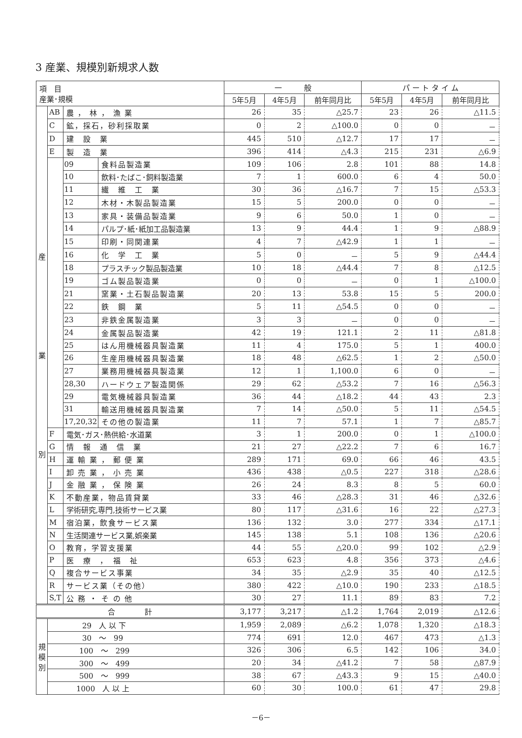3 産業、規模別新規求人数
| 項 目 産業･規模 | | | | 一 般 | | | パ ー ト タ イ ム | | |
| --- | --- | --- | --- | --- | --- | --- | --- | --- | --- |
| | | | | 5年5月 | 4年5月 | 前年同月比 | 5年5月 | 4年5月 | 前年同月比 |
| 産 業 別 | AB | 農 ， 林 ， 漁 業 | | 26 | 35 | △25.7 | 23 | 26 | △11.5 |
| | C | 鉱，採石，砂利採取業 | | 0 | 2 | △100.0 | 0 | 0 | － |
| | D | 建 設 業 | | 445 | 510 | △12.7 | 17 | 17 | － |
| | E | 製 造 業 | | 396 | 414 | △4.3 | 215 | 231 | △6.9 |
| | | 09 | 食料品製造業 | 109 | 106 | 2.8 | 101 | 88 | 14.8 |
| | | 10 | 飲料･たばこ･飼料製造業 | 7 | 1 | 600.0 | 6 | 4 | 50.0 |
| | | 11 | 繊 維 工 業 | 30 | 36 | △16.7 | 7 | 15 | △53.3 |
| | | 12 | 木材・木製品製造業 | 15 | 5 | 200.0 | 0 | 0 | － |
| | | 13 | 家具・装備品製造業 | 9 | 6 | 50.0 | 1 | 0 | － |
| | | 14 | パルプ･紙･紙加工品製造業 | 13 | 9 | 44.4 | 1 | 9 | △88.9 |
| | | 15 | 印刷・同関連業 | 4 | 7 | △42.9 | 1 | 1 | － |
| | | 16 | 化 学 工 業 | 5 | 0 | － | 5 | 9 | △44.4 |
| | | 18 | プラスチック製品製造業 | 10 | 18 | △44.4 | 7 | 8 | △12.5 |
| | | 19 | ゴム製品製造業 | 0 | 0 | － | 0 | 1 | △100.0 |
| | | 21 | 窯業・土石製品製造業 | 20 | 13 | 53.8 | 15 | 5 | 200.0 |
| | | 22 | 鉄 鋼 業 | 5 | 11 | △54.5 | 0 | 0 | － |
| | | 23 | 非鉄金属製造業 | 3 | 3 | － | 0 | 0 | － |
| | | 24 | 金属製品製造業 | 42 | 19 | 121.1 | 2 | 11 | △81.8 |
| | | 25 | はん用機械器具製造業 | 11 | 4 | 175.0 | 5 | 1 | 400.0 |
| | | 26 | 生産用機械器具製造業 | 18 | 48 | △62.5 | 1 | 2 | △50.0 |
| | | 27 | 業務用機械器具製造業 | 12 | 1 | 1,100.0 | 6 | 0 | － |
| | | 28,30 | ハードウェア製造関係 | 29 | 62 | △53.2 | 7 | 16 | △56.3 |
| | | 29 | 電気機械器具製造業 | 36 | 44 | △18.2 | 44 | 43 | 2.3 |
| | | 31 | 輸送用機械器具製造業 | 7 | 14 | △50.0 | 5 | 11 | △54.5 |
| | | 17,20,32 | その他の製造業 | 11 | 7 | 57.1 | 1 | 7 | △85.7 |
| | F | 電気･ガス･熱供給･水道業 | | 3 | 1 | 200.0 | 0 | 1 | △100.0 |
| | G | 情 報 通 信 業 | | 21 | 27 | △22.2 | 7 | 6 | 16.7 |
| | H | 運 輸 業 ， 郵 便 業 | | 289 | 171 | 69.0 | 66 | 46 | 43.5 |
| | I | 卸 売 業 ， 小 売 業 | | 436 | 438 | △0.5 | 227 | 318 | △28.6 |
| | J | 金 融 業 ， 保 険 業 | | 26 | 24 | 8.3 | 8 | 5 | 60.0 |
| | K | 不動産業，物品賃貸業 | | 33 | 46 | △28.3 | 31 | 46 | △32.6 |
| | L | 学術研究,専門,技術サービス業 | | 80 | 117 | △31.6 | 16 | 22 | △27.3 |
| | M | 宿泊業，飲食サービス業 | | 136 | 132 | 3.0 | 277 | 334 | △17.1 |
| | N | 生活関連サービス業,娯楽業 | | 145 | 138 | 5.1 | 108 | 136 | △20.6 |
| | O | 教育，学習支援業 | | 44 | 55 | △20.0 | 99 | 102 | △2.9 |
| | P | 医 療 ， 福 祉 | | 653 | 623 | 4.8 | 356 | 373 | △4.6 |
| | Q | 複合サービス事業 | | 34 | 35 | △2.9 | 35 | 40 | △12.5 |
| | R | サービス業（その他） | | 380 | 422 | △10.0 | 190 | 233 | △18.5 |
| | S,T | 公 務 ・ そ の 他 | | 30 | 27 | 11.1 | 89 | 83 | 7.2 |
| 合 計 | | | | 3,177 | 3,217 | △1.2 | 1,764 | 2,019 | △12.6 |
| 規 模 別 | 29 人 以 下 | | | 1,959 | 2,089 | △6.2 | 1,078 | 1,320 | △18.3 |
| | 30 ～ 99 | | | 774 | 691 | 12.0 | 467 | 473 | △1.3 |
| | 100 ～ 299 | | | 326 | 306 | 6.5 | 142 | 106 | 34.0 |
| | 300 ～ 499 | | | 20 | 34 | △41.2 | 7 | 58 | △87.9 |
| | 500 ～ 999 | | | 38 | 67 | △43.3 | 9 | 15 | △40.0 |
| | 1000 人 以 上 | | | 60 | 30 | 100.0 | 61 | 47 | 29.8 |
－6－